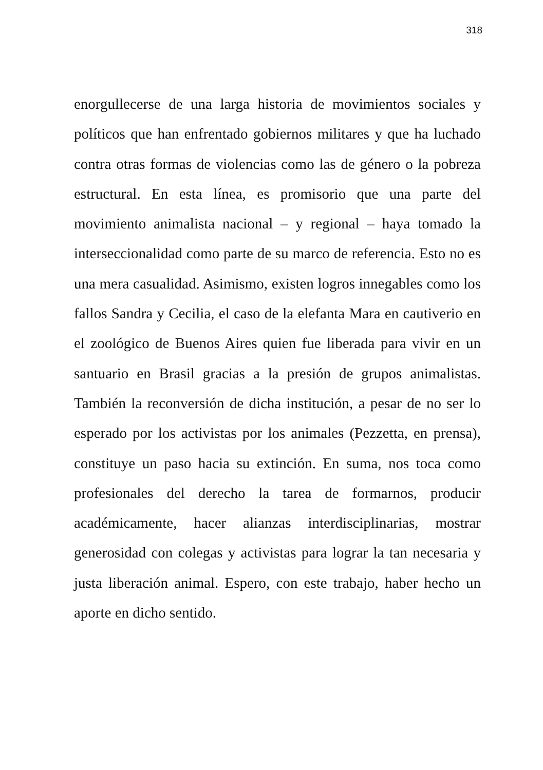318
enorgullecerse de una larga historia de movimientos sociales y políticos que han enfrentado gobiernos militares y que ha luchado contra otras formas de violencias como las de género o la pobreza estructural. En esta línea, es promisorio que una parte del movimiento animalista nacional – y regional – haya tomado la interseccionalidad como parte de su marco de referencia. Esto no es una mera casualidad. Asimismo, existen logros innegables como los fallos Sandra y Cecilia, el caso de la elefanta Mara en cautiverio en el zoológico de Buenos Aires quien fue liberada para vivir en un santuario en Brasil gracias a la presión de grupos animalistas. También la reconversión de dicha institución, a pesar de no ser lo esperado por los activistas por los animales (Pezzetta, en prensa), constituye un paso hacia su extinción. En suma, nos toca como profesionales del derecho la tarea de formarnos, producir académicamente, hacer alianzas interdisciplinarias, mostrar generosidad con colegas y activistas para lograr la tan necesaria y justa liberación animal. Espero, con este trabajo, haber hecho un aporte en dicho sentido.